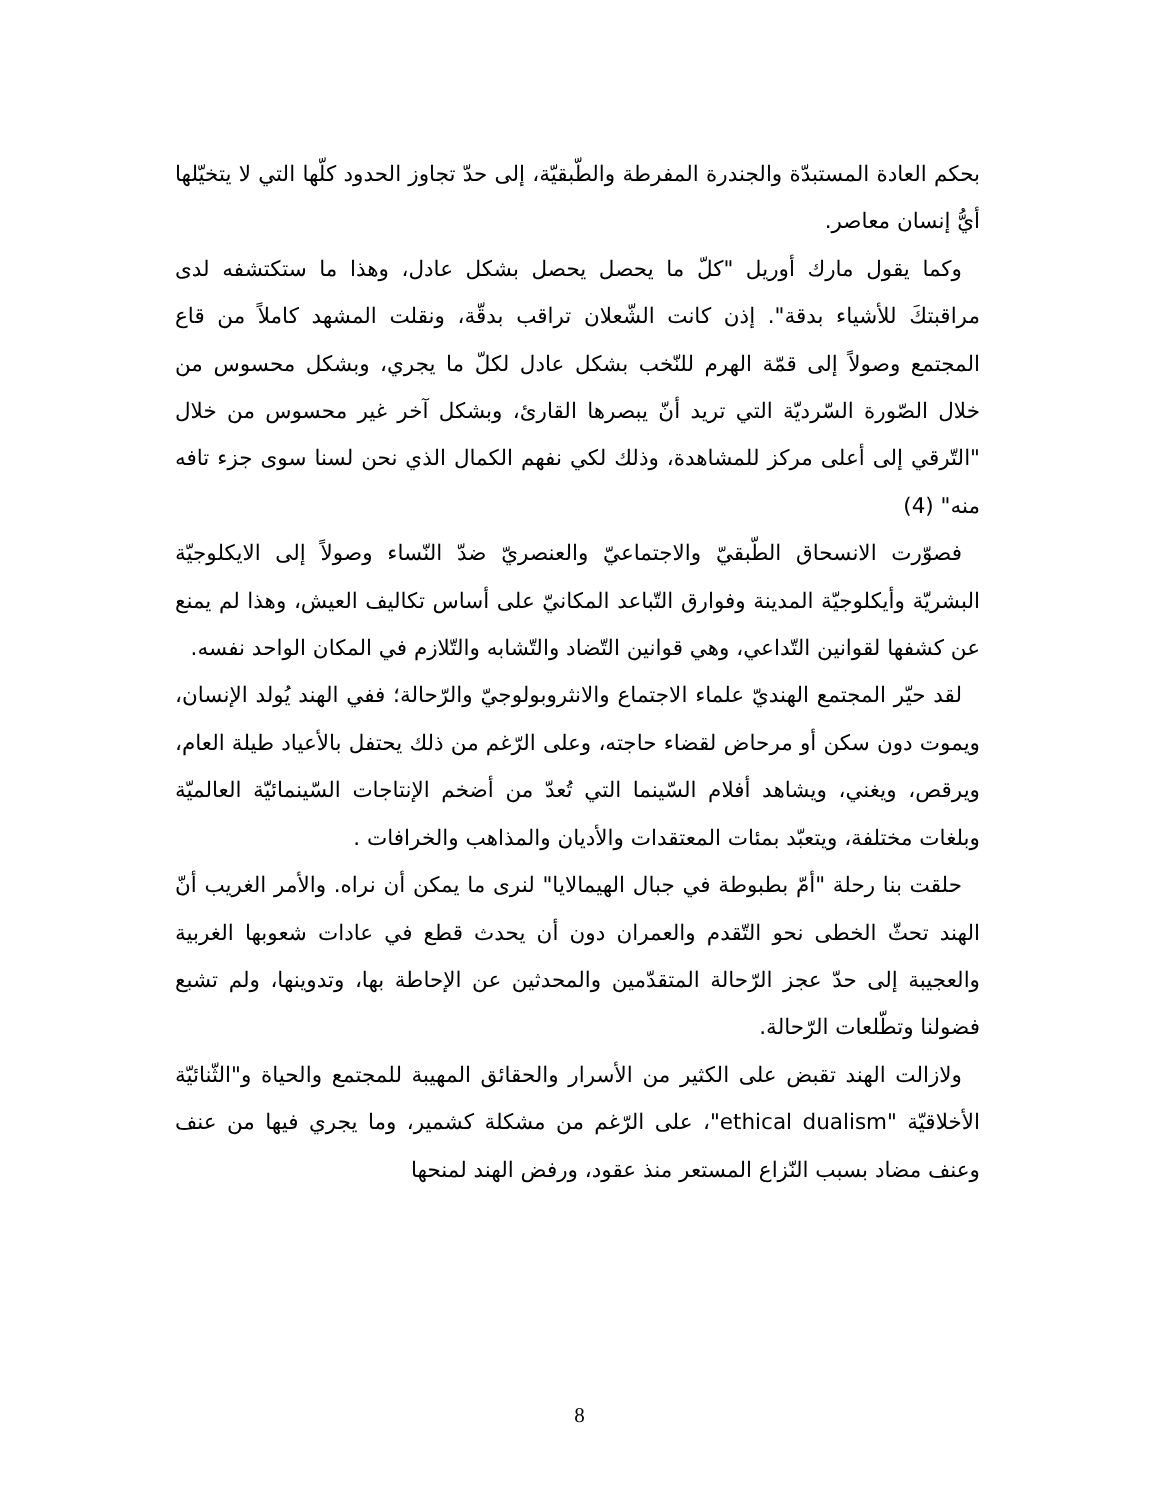بحكم العادة المستبدّة والجندرة المفرطة والطّبقيّة، إلى حدّ تجاوز الحدود كلّها التي لا يتخيّلها أيُّ إنسان معاصر.
وكما يقول مارك أوريل "كلّ ما يحصل يحصل بشكل عادل، وهذا ما ستكتشفه لدى مراقبتكَ للأشياء بدقة". إذن كانت الشّعلان تراقب بدقّة، ونقلت المشهد كاملاً من قاع المجتمع وصولاً إلى قمّة الهرم للنّخب بشكل عادل لكلّ ما يجري، وبشكل محسوس من خلال الصّورة السّرديّة التي تريد أنّ يبصرها القارئ، وبشكل آخر غير محسوس من خلال "التّرقي إلى أعلى مركز للمشاهدة، وذلك لكي نفهم الكمال الذي نحن لسنا سوى جزء تافه منه" (4)
فصوّرت الانسحاق الطّبقيّ والاجتماعيّ والعنصريّ ضدّ النّساء وصولاً إلى الايكلوجيّة البشريّة وأيكلوجيّة المدينة وفوارق التّباعد المكانيّ على أساس تكاليف العيش، وهذا لم يمنع عن كشفها لقوانين التّداعي، وهي قوانين التّضاد والتّشابه والتّلازم في المكان الواحد نفسه.
لقد حيّر المجتمع الهنديّ علماء الاجتماع والانثروبولوجيّ والرّحالة؛ ففي الهند يُولد الإنسان، ويموت دون سكن أو مرحاض لقضاء حاجته، وعلى الرّغم من ذلك يحتفل بالأعياد طيلة العام، ويرقص، ويغني، ويشاهد أفلام السّينما التي تُعدّ من أضخم الإنتاجات السّينمائيّة العالميّة وبلغات مختلفة، ويتعبّد بمئات المعتقدات والأديان والمذاهب والخرافات .
حلقت بنا رحلة "أمّ بطبوطة في جبال الهيمالايا" لنرى ما يمكن أن نراه. والأمر الغريب أنّ الهند تحثّ الخطى نحو التّقدم والعمران دون أن يحدث قطع في عادات شعوبها الغربية والعجيبة إلى حدّ عجز الرّحالة المتقدّمين والمحدثين عن الإحاطة بها، وتدوينها، ولم تشبع فضولنا وتطّلعات الرّحالة.
ولازالت الهند تقبض على الكثير من الأسرار والحقائق المهيبة للمجتمع والحياة و"الثّنائيّة الأخلاقيّة "ethical dualism"، على الرّغم من مشكلة كشمير، وما يجري فيها من عنف وعنف مضاد بسبب النّزاع المستعر منذ عقود، ورفض الهند لمنحها
8